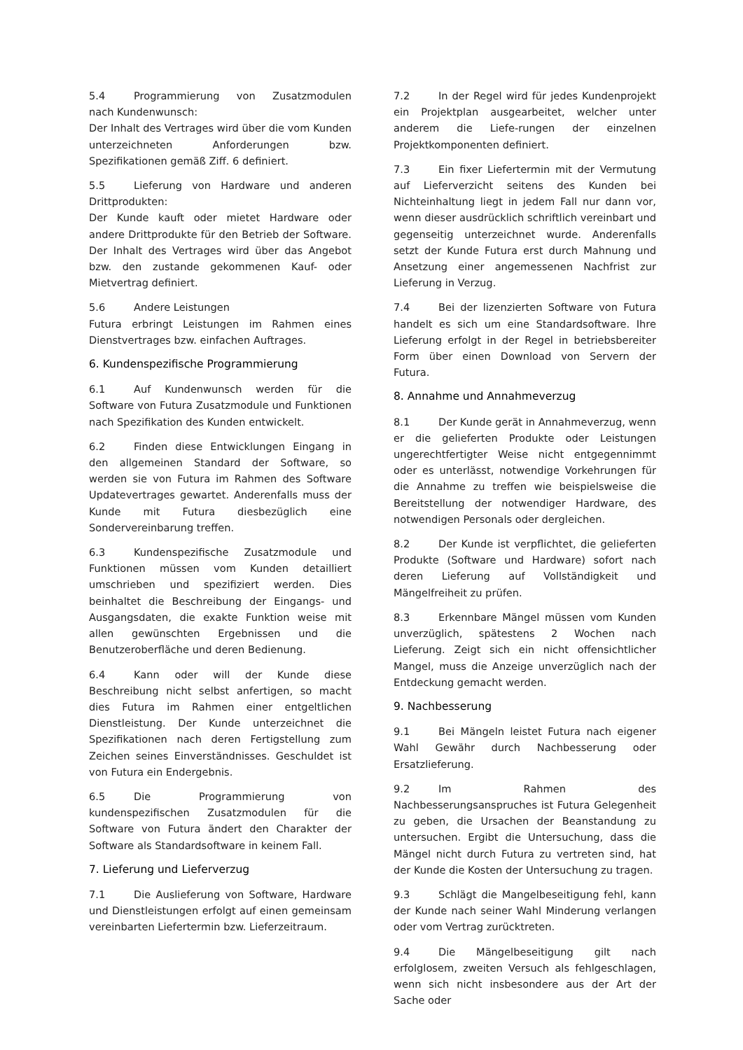5.4 Programmierung von Zusatzmodulen nach Kundenwunsch:
Der Inhalt des Vertrages wird über die vom Kunden unterzeichneten Anforderungen bzw. Spezifikationen gemäß Ziff. 6 definiert.
5.5 Lieferung von Hardware und anderen Drittprodukten:
Der Kunde kauft oder mietet Hardware oder andere Drittprodukte für den Betrieb der Software. Der Inhalt des Vertrages wird über das Angebot bzw. den zustande gekommenen Kauf- oder Mietvertrag definiert.
5.6 Andere Leistungen
Futura erbringt Leistungen im Rahmen eines Dienstvertrages bzw. einfachen Auftrages.
6. Kundenspezifische Programmierung
6.1 Auf Kundenwunsch werden für die Software von Futura Zusatzmodule und Funktionen nach Spezifikation des Kunden entwickelt.
6.2 Finden diese Entwicklungen Eingang in den allgemeinen Standard der Software, so werden sie von Futura im Rahmen des Software Updatevertrages gewartet. Anderenfalls muss der Kunde mit Futura diesbezüglich eine Sondervereinbarung treffen.
6.3 Kundenspezifische Zusatzmodule und Funktionen müssen vom Kunden detailliert umschrieben und spezifiziert werden. Dies beinhaltet die Beschreibung der Eingangs- und Ausgangsdaten, die exakte Funktion weise mit allen gewünschten Ergebnissen und die Benutzeroberfläche und deren Bedienung.
6.4 Kann oder will der Kunde diese Beschreibung nicht selbst anfertigen, so macht dies Futura im Rahmen einer entgeltlichen Dienstleistung. Der Kunde unterzeichnet die Spezifikationen nach deren Fertigstellung zum Zeichen seines Einverständnisses. Geschuldet ist von Futura ein Endergebnis.
6.5 Die Programmierung von kundenspezifischen Zusatzmodulen für die Software von Futura ändert den Charakter der Software als Standardsoftware in keinem Fall.
7. Lieferung und Lieferverzug
7.1 Die Auslieferung von Software, Hardware und Dienstleistungen erfolgt auf einen gemeinsam vereinbarten Liefertermin bzw. Lieferzeitraum.
7.2 In der Regel wird für jedes Kundenprojekt ein Projektplan ausgearbeitet, welcher unter anderem die Liefe-rungen der einzelnen Projektkomponenten definiert.
7.3 Ein fixer Liefertermin mit der Vermutung auf Lieferverzicht seitens des Kunden bei Nichteinhaltung liegt in jedem Fall nur dann vor, wenn dieser ausdrücklich schriftlich vereinbart und gegenseitig unterzeichnet wurde. Anderenfalls setzt der Kunde Futura erst durch Mahnung und Ansetzung einer angemessenen Nachfrist zur Lieferung in Verzug.
7.4 Bei der lizenzierten Software von Futura handelt es sich um eine Standardsoftware. Ihre Lieferung erfolgt in der Regel in betriebsbereiter Form über einen Download von Servern der Futura.
8. Annahme und Annahmeverzug
8.1 Der Kunde gerät in Annahmeverzug, wenn er die gelieferten Produkte oder Leistungen ungerechtfertigter Weise nicht entgegennimmt oder es unterlässt, notwendige Vorkehrungen für die Annahme zu treffen wie beispielsweise die Bereitstellung der notwendiger Hardware, des notwendigen Personals oder dergleichen.
8.2 Der Kunde ist verpflichtet, die gelieferten Produkte (Software und Hardware) sofort nach deren Lieferung auf Vollständigkeit und Mängelfreiheit zu prüfen.
8.3 Erkennbare Mängel müssen vom Kunden unverzüglich, spätestens 2 Wochen nach Lieferung. Zeigt sich ein nicht offensichtlicher Mangel, muss die Anzeige unverzüglich nach der Entdeckung gemacht werden.
9. Nachbesserung
9.1 Bei Mängeln leistet Futura nach eigener Wahl Gewähr durch Nachbesserung oder Ersatzlieferung.
9.2 Im Rahmen des Nachbesserungsanspruches ist Futura Gelegenheit zu geben, die Ursachen der Beanstandung zu untersuchen. Ergibt die Untersuchung, dass die Mängel nicht durch Futura zu vertreten sind, hat der Kunde die Kosten der Untersuchung zu tragen.
9.3 Schlägt die Mangelbeseitigung fehl, kann der Kunde nach seiner Wahl Minderung verlangen oder vom Vertrag zurücktreten.
9.4 Die Mängelbeseitigung gilt nach erfolglosem, zweiten Versuch als fehlgeschlagen, wenn sich nicht insbesondere aus der Art der Sache oder